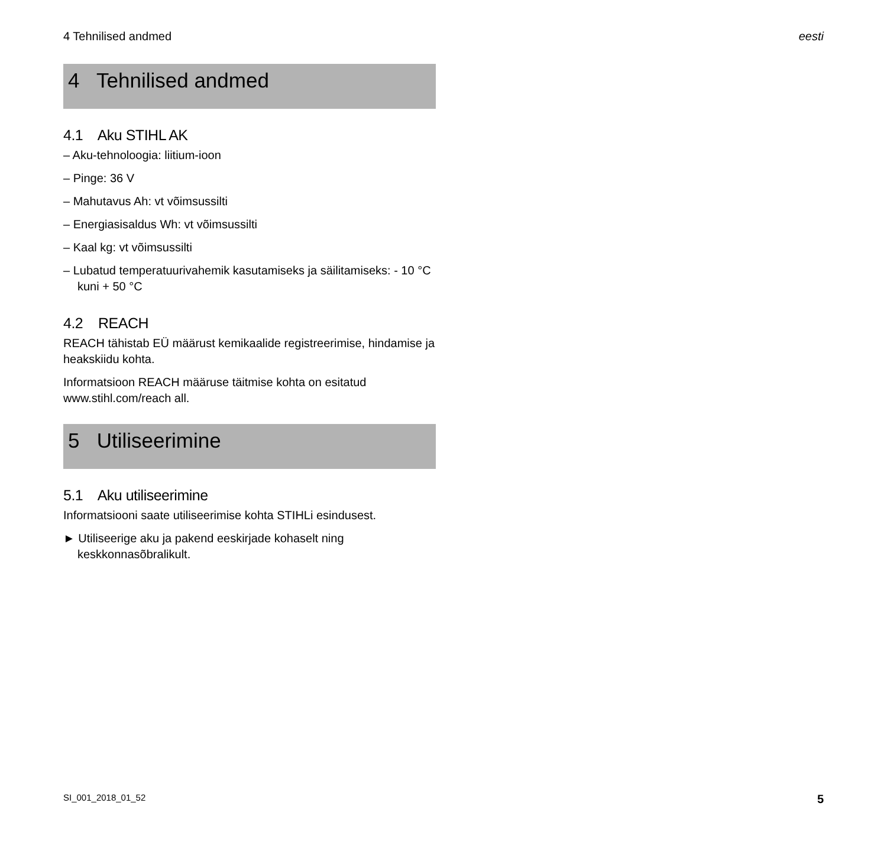4 Tehnilised andmed eesti
4 Tehnilised andmed
4.1 Aku STIHL AK
– Aku-tehnoloogia: liitium-ioon
– Pinge: 36 V
– Mahutavus Ah: vt võimsussilti
– Energiasisaldus Wh: vt võimsussilti
– Kaal kg: vt võimsussilti
– Lubatud temperatuurivahemik kasutamiseks ja säilitamiseks: - 10 °C kuni + 50 °C
4.2 REACH
REACH tähistab EÜ määrust kemikaalide registreerimise, hindamise ja heakskiidu kohta.
Informatsioon REACH määruse täitmise kohta on esitatud www.stihl.com/reach all.
5 Utiliseerimine
5.1 Aku utiliseerimine
Informatsiooni saate utiliseerimise kohta STIHLi esindusest.
► Utiliseerige aku ja pakend eeskirjade kohaselt ning keskkonnasõbralikult.
SI_001_2018_01_52 5